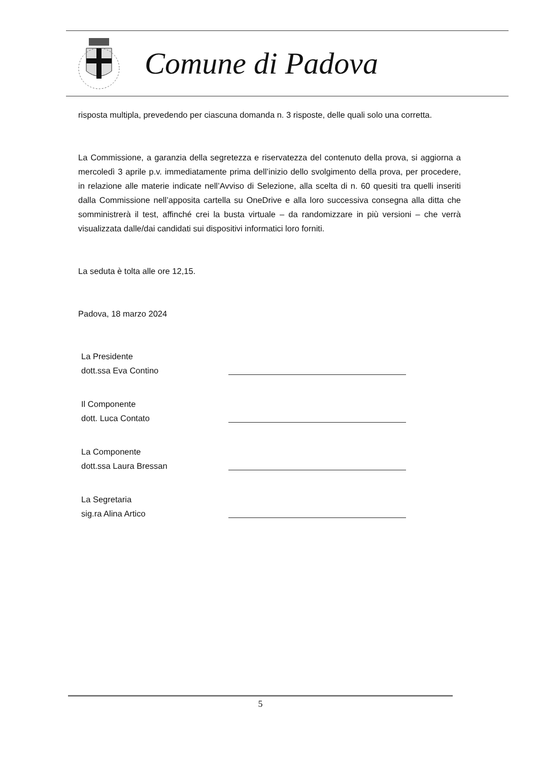Comune di Padova
risposta multipla, prevedendo per ciascuna domanda n. 3 risposte, delle quali solo una corretta.
La Commissione, a garanzia della segretezza e riservatezza del contenuto della prova, si aggiorna a mercoledì 3 aprile p.v. immediatamente prima dell’inizio dello svolgimento della prova, per procedere, in relazione alle materie indicate nell’Avviso di Selezione, alla scelta di n. 60 quesiti tra quelli inseriti dalla Commissione nell’apposita cartella su OneDrive e alla loro successiva consegna alla ditta che somministrerà il test, affinché crei la busta virtuale – da randomizzare in più versioni – che verrà visualizzata dalle/dai candidati sui dispositivi informatici loro forniti.
La seduta è tolta alle ore 12,15.
Padova, 18 marzo 2024
La Presidente
dott.ssa Eva Contino
Il Componente
dott. Luca Contato
La Componente
dott.ssa Laura Bressan
La Segretaria
sig.ra Alina Artico
5